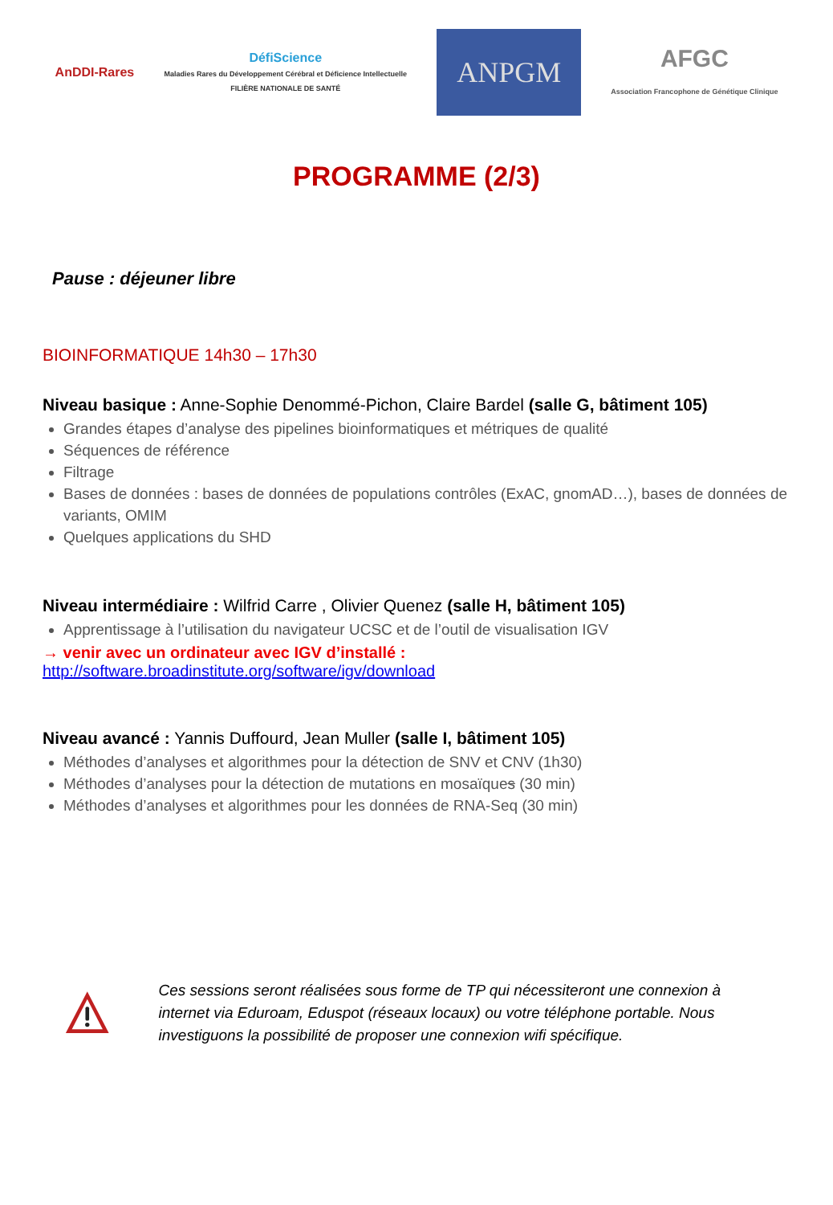AnDDI-Rares
DéfiScience
Maladies Rares du Développement Cérébral et Déficience Intellectuelle
FILIÈRE NATIONALE DE SANTÉ
ANPGM
AFGC
Association Francophone de Génétique Clinique
PROGRAMME (2/3)
Pause : déjeuner libre
BIOINFORMATIQUE 14h30 – 17h30
Niveau basique : Anne-Sophie Denommé-Pichon, Claire Bardel (salle G, bâtiment 105)
Grandes étapes d’analyse des pipelines bioinformatiques et métriques de qualité
Séquences de référence
Filtrage
Bases de données : bases de données de populations contrôles (ExAC, gnomAD…), bases de données de variants, OMIM
Quelques applications du SHD
Niveau intermédiaire : Wilfrid Carre , Olivier Quenez (salle H, bâtiment 105)
Apprentissage à l’utilisation du navigateur UCSC et de l’outil de visualisation IGV
→ venir avec un ordinateur avec IGV d’installé :
http://software.broadinstitute.org/software/igv/download
Niveau avancé : Yannis Duffourd, Jean Muller (salle I, bâtiment 105)
Méthodes d’analyses et algorithmes pour la détection de SNV et CNV (1h30)
Méthodes d’analyses pour la détection de mutations en mosaïques (30 min)
Méthodes d’analyses et algorithmes pour les données de RNA-Seq (30 min)
Ces sessions seront réalisées sous forme de TP qui nécessiteront une connexion à internet via Eduroam, Eduspot (réseaux locaux) ou votre téléphone portable. Nous investiguons la possibilité de proposer une connexion wifi spécifique.